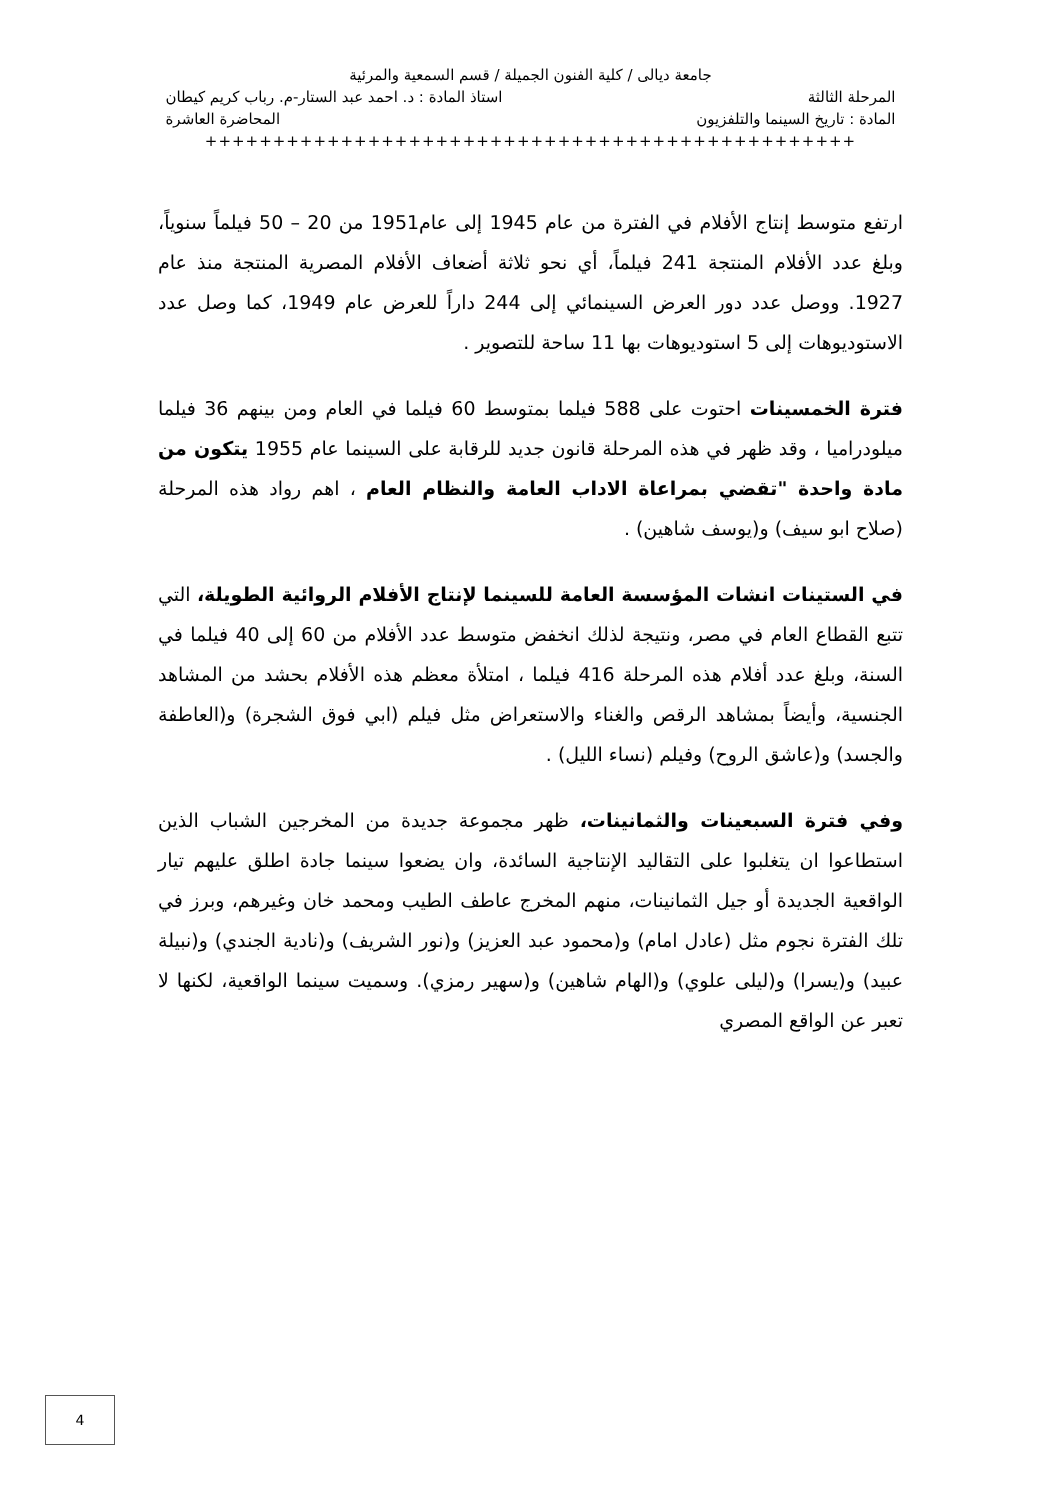جامعة ديالى / كلية الفنون الجميلة / قسم السمعية والمرئية
المرحلة الثالثة استاذ المادة : د. احمد عبد الستار-م. رباب كريم كيطان
المادة : تاريخ السينما والتلفزيون المحاضرة العاشرة
++++++++++++++++++++++++++++++++++++++++++++++++
ارتفع متوسط إنتاج الأفلام في الفترة من عام 1945 إلى عام1951 من 20 – 50 فيلماً سنوياً، وبلغ عدد الأفلام المنتجة 241 فيلماً، أي نحو ثلاثة أضعاف الأفلام المصرية المنتجة منذ عام 1927. ووصل عدد دور العرض السينمائي إلى 244 داراً للعرض عام 1949، كما وصل عدد الاستوديوهات إلى 5 استوديوهات بها 11 ساحة للتصوير .
فترة الخمسينات احتوت على 588 فيلما بمتوسط 60 فيلما في العام ومن بينهم 36 فيلما ميلودراميا ، وقد ظهر في هذه المرحلة قانون جديد للرقابة على السينما عام 1955 يتكون من مادة واحدة "تقضي بمراعاة الاداب العامة والنظام العام ، اهم رواد هذه المرحلة (صلاح ابو سيف) و(يوسف شاهين) .
في الستينات انشات المؤسسة العامة للسينما لإنتاج الأفلام الروائية الطويلة، التي تتبع القطاع العام في مصر، ونتيجة لذلك انخفض متوسط عدد الأفلام من 60 إلى 40 فيلما في السنة، وبلغ عدد أفلام هذه المرحلة 416 فيلما ، امتلأة معظم هذه الأفلام بحشد من المشاهد الجنسية، وأيضاً بمشاهد الرقص والغناء والاستعراض مثل فيلم (ابي فوق الشجرة) و(العاطفة والجسد) و(عاشق الروح) وفيلم (نساء الليل) .
وفي فترة السبعينات والثمانينات، ظهر مجموعة جديدة من المخرجين الشباب الذين استطاعوا ان يتغلبوا على التقاليد الإنتاجية السائدة، وان يضعوا سينما جادة اطلق عليهم تيار الواقعية الجديدة أو جيل الثمانينات، منهم المخرج عاطف الطيب ومحمد خان وغيرهم، وبرز في تلك الفترة نجوم مثل (عادل امام) و(محمود عبد العزيز) و(نور الشريف) و(نادية الجندي) و(نبيلة عبيد) و(يسرا) و(ليلى علوي) و(الهام شاهين) و(سهير رمزي). وسميت سينما الواقعية، لكنها لا تعبر عن الواقع المصري
4